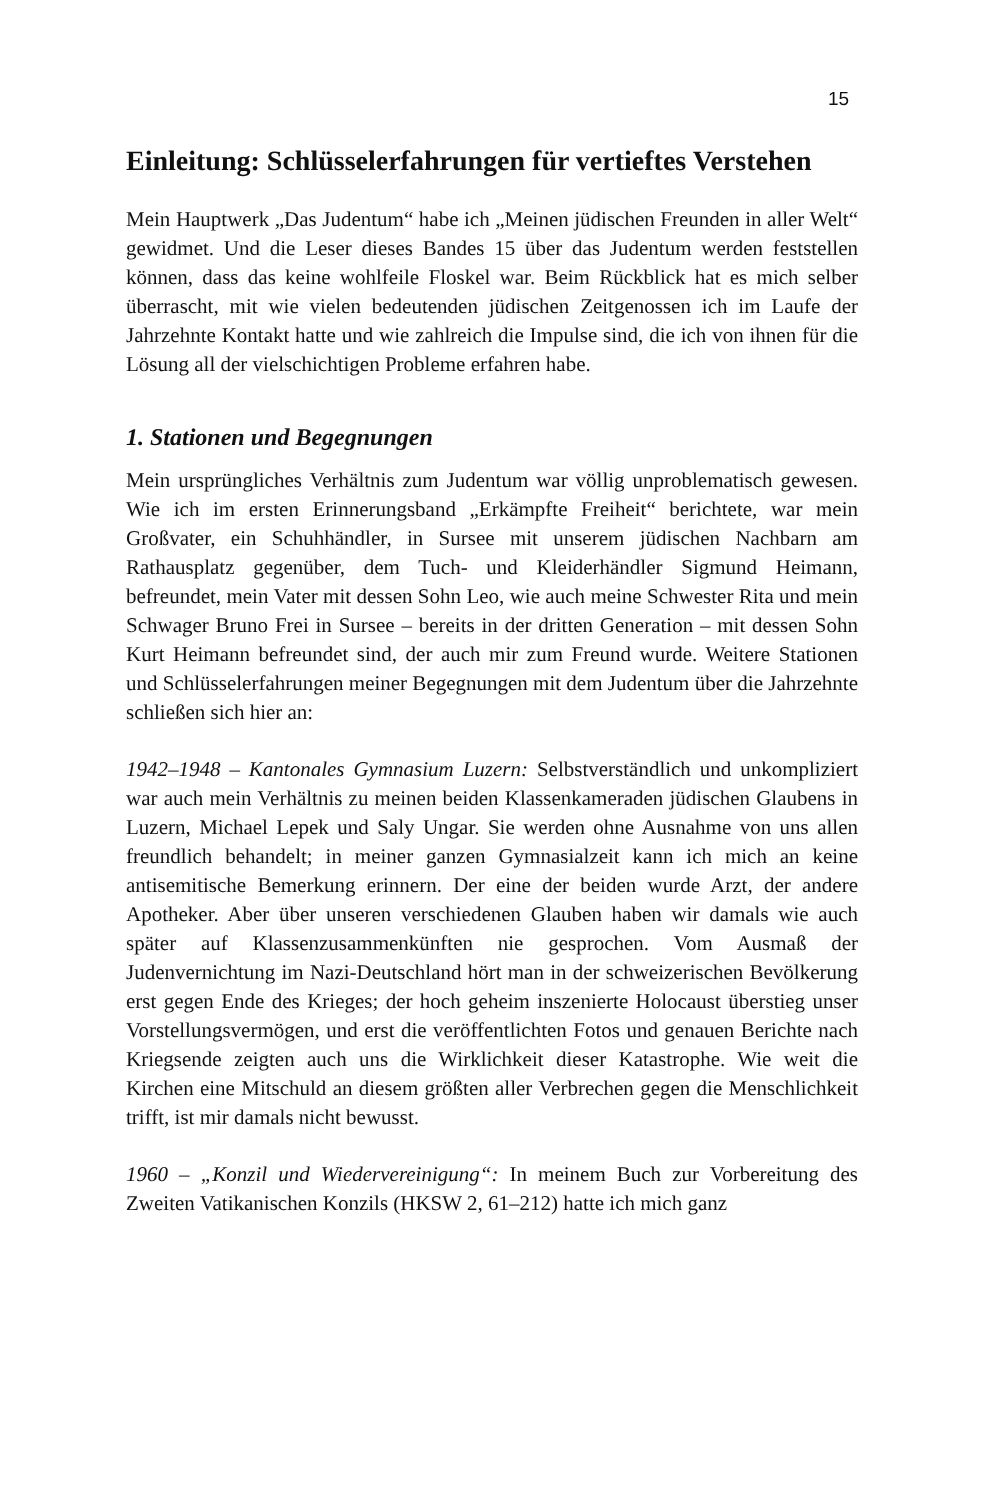15
Einleitung: Schlüsselerfahrungen für vertieftes Verstehen
Mein Hauptwerk „Das Judentum“ habe ich „Meinen jüdischen Freunden in aller Welt“ gewidmet. Und die Leser dieses Bandes 15 über das Judentum werden feststellen können, dass das keine wohlfeile Floskel war. Beim Rückblick hat es mich selber überrascht, mit wie vielen bedeutenden jüdischen Zeitgenossen ich im Laufe der Jahrzehnte Kontakt hatte und wie zahlreich die Impulse sind, die ich von ihnen für die Lösung all der vielschichtigen Probleme erfahren habe.
1. Stationen und Begegnungen
Mein ursprüngliches Verhältnis zum Judentum war völlig unproblematisch gewesen. Wie ich im ersten Erinnerungsband „Erkämpfte Freiheit“ berichtete, war mein Großvater, ein Schuhhändler, in Sursee mit unserem jüdischen Nachbarn am Rathausplatz gegenüber, dem Tuch- und Kleiderhändler Sigmund Heimann, befreundet, mein Vater mit dessen Sohn Leo, wie auch meine Schwester Rita und mein Schwager Bruno Frei in Sursee – bereits in der dritten Generation – mit dessen Sohn Kurt Heimann befreundet sind, der auch mir zum Freund wurde. Weitere Stationen und Schlüsselerfahrungen meiner Begegnungen mit dem Judentum über die Jahrzehnte schließen sich hier an:
1942–1948 – Kantonales Gymnasium Luzern: Selbstverständlich und unkompliziert war auch mein Verhältnis zu meinen beiden Klassenkameraden jüdischen Glaubens in Luzern, Michael Lepek und Saly Ungar. Sie werden ohne Ausnahme von uns allen freundlich behandelt; in meiner ganzen Gymnasialzeit kann ich mich an keine antisemitische Bemerkung erinnern. Der eine der beiden wurde Arzt, der andere Apotheker. Aber über unseren verschiedenen Glauben haben wir damals wie auch später auf Klassenzusammenkünften nie gesprochen. Vom Ausmaß der Judenvernichtung im Nazi-Deutschland hört man in der schweizerischen Bevölkerung erst gegen Ende des Krieges; der hoch geheim inszenierte Holocaust überstieg unser Vorstellungsvermögen, und erst die veröffentlichten Fotos und genauen Berichte nach Kriegsende zeigten auch uns die Wirklichkeit dieser Katastrophe. Wie weit die Kirchen eine Mitschuld an diesem größten aller Verbrechen gegen die Menschlichkeit trifft, ist mir damals nicht bewusst.
1960 – „Konzil und Wiedervereinigung“: In meinem Buch zur Vorbereitung des Zweiten Vatikanischen Konzils (HKSW 2, 61–212) hatte ich mich ganz